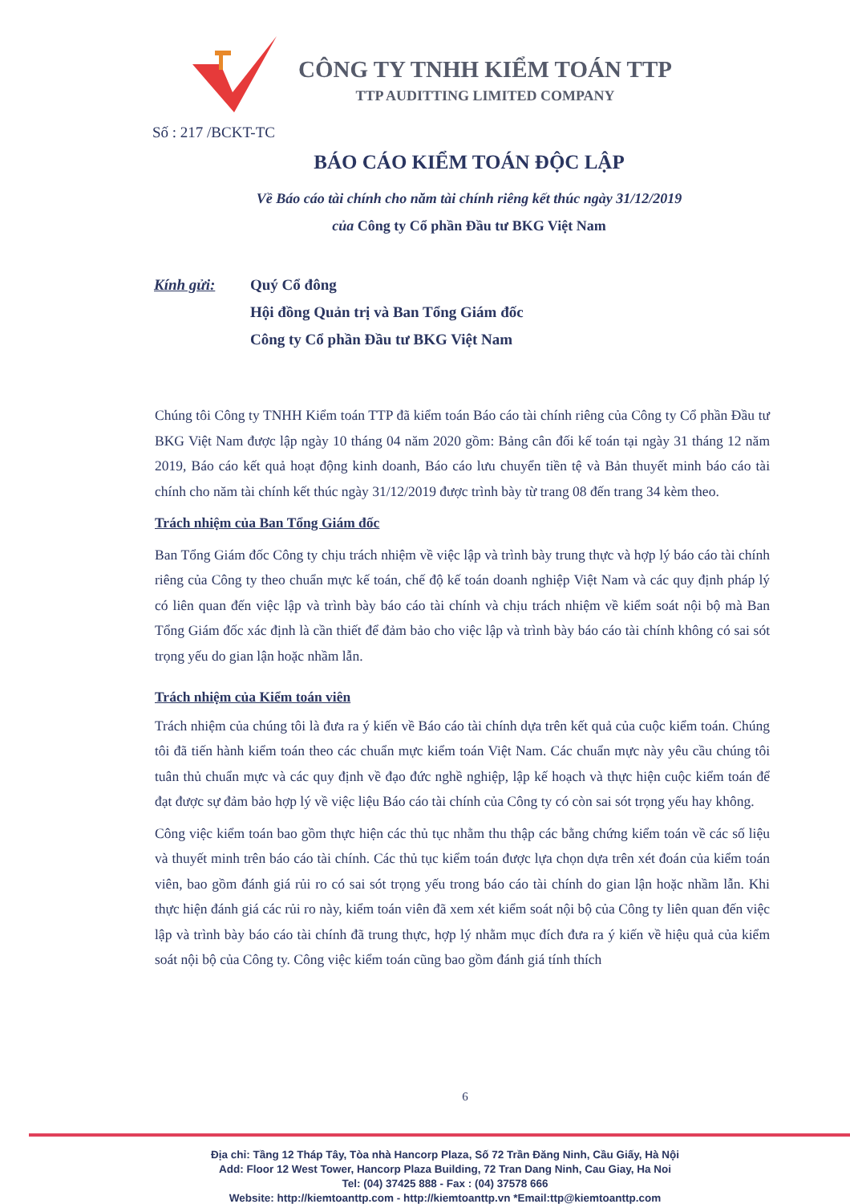CÔNG TY TNHH KIỂM TOÁN TTP
TTP AUDITTING LIMITED COMPANY
Số : 217 /BCKT-TC
BÁO CÁO KIỂM TOÁN ĐỘC LẬP
Về Báo cáo tài chính cho năm tài chính riêng kết thúc ngày 31/12/2019
của Công ty Cổ phần Đầu tư BKG Việt Nam
Kính gửi: Quý Cổ đông
Hội đồng Quản trị và Ban Tổng Giám đốc
Công ty Cổ phần Đầu tư BKG Việt Nam
Chúng tôi Công ty TNHH Kiểm toán TTP đã kiểm toán Báo cáo tài chính riêng của Công ty Cổ phần Đầu tư BKG Việt Nam được lập ngày 10 tháng 04 năm 2020 gồm: Bảng cân đối kế toán tại ngày 31 tháng 12 năm 2019, Báo cáo kết quả hoạt động kinh doanh, Báo cáo lưu chuyển tiền tệ và Bản thuyết minh báo cáo tài chính cho năm tài chính kết thúc ngày 31/12/2019 được trình bày từ trang 08 đến trang 34 kèm theo.
Trách nhiệm của Ban Tổng Giám đốc
Ban Tổng Giám đốc Công ty chịu trách nhiệm về việc lập và trình bày trung thực và hợp lý báo cáo tài chính riêng của Công ty theo chuẩn mực kế toán, chế độ kế toán doanh nghiệp Việt Nam và các quy định pháp lý có liên quan đến việc lập và trình bày báo cáo tài chính và chịu trách nhiệm về kiểm soát nội bộ mà Ban Tổng Giám đốc xác định là cần thiết để đảm bảo cho việc lập và trình bày báo cáo tài chính không có sai sót trọng yếu do gian lận hoặc nhầm lẫn.
Trách nhiệm của Kiểm toán viên
Trách nhiệm của chúng tôi là đưa ra ý kiến về Báo cáo tài chính dựa trên kết quả của cuộc kiểm toán. Chúng tôi đã tiến hành kiểm toán theo các chuẩn mực kiểm toán Việt Nam. Các chuẩn mực này yêu cầu chúng tôi tuân thủ chuẩn mực và các quy định về đạo đức nghề nghiệp, lập kế hoạch và thực hiện cuộc kiểm toán để đạt được sự đảm bảo hợp lý về việc liệu Báo cáo tài chính của Công ty có còn sai sót trọng yếu hay không.
Công việc kiểm toán bao gồm thực hiện các thủ tục nhằm thu thập các bằng chứng kiểm toán về các số liệu và thuyết minh trên báo cáo tài chính. Các thủ tục kiểm toán được lựa chọn dựa trên xét đoán của kiểm toán viên, bao gồm đánh giá rủi ro có sai sót trọng yếu trong báo cáo tài chính do gian lận hoặc nhầm lẫn. Khi thực hiện đánh giá các rủi ro này, kiểm toán viên đã xem xét kiểm soát nội bộ của Công ty liên quan đến việc lập và trình bày báo cáo tài chính đã trung thực, hợp lý nhằm mục đích đưa ra ý kiến về hiệu quả của kiểm soát nội bộ của Công ty. Công việc kiểm toán cũng bao gồm đánh giá tính thích
6
Địa chỉ: Tầng 12 Tháp Tây, Tòa nhà Hancorp Plaza, Số 72 Trần Đăng Ninh, Cầu Giấy, Hà Nội
Add: Floor 12 West Tower, Hancorp Plaza Building, 72 Tran Dang Ninh, Cau Giay, Ha Noi
Tel: (04) 37425 888 - Fax : (04) 37578 666
Website: http://kiemtoanttp.com - http://kiemtoanttp.vn *Email:ttp@kiemtoanttp.com